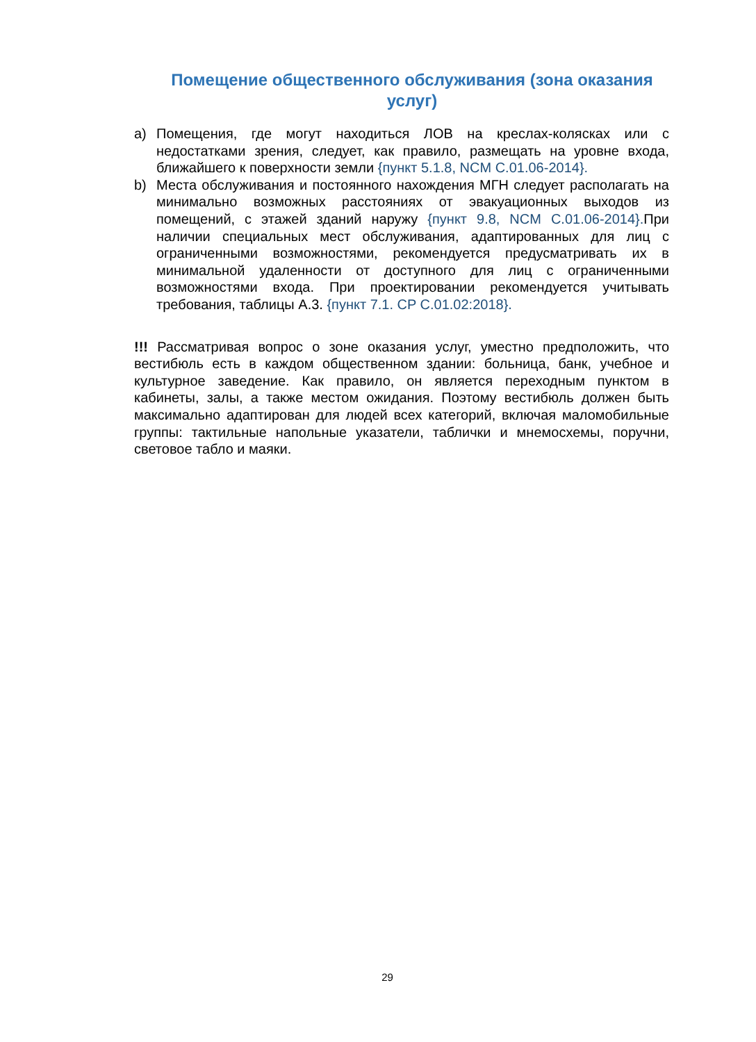Помещение общественного обслуживания (зона оказания услуг)
a) Помещения, где могут находиться ЛОВ на креслах-колясках или с недостатками зрения, следует, как правило, размещать на уровне входа, ближайшего к поверхности земли {пункт 5.1.8, NCM C.01.06-2014}.
b) Места обслуживания и постоянного нахождения МГН следует располагать на минимально возможных расстояниях от эвакуационных выходов из помещений, с этажей зданий наружу {пункт 9.8, NCM C.01.06-2014}. При наличии специальных мест обслуживания, адаптированных для лиц с ограниченными возможностями, рекомендуется предусматривать их в минимальной удаленности от доступного для лиц с ограниченными возможностями входа. При проектировании рекомендуется учитывать требования, таблицы А.3. {пункт 7.1. CP C.01.02:2018}.
!!! Рассматривая вопрос о зоне оказания услуг, уместно предположить, что вестибюль есть в каждом общественном здании: больница, банк, учебное и культурное заведение. Как правило, он является переходным пунктом в кабинеты, залы, а также местом ожидания. Поэтому вестибюль должен быть максимально адаптирован для людей всех категорий, включая маломобильные группы: тактильные напольные указатели, таблички и мнемосхемы, поручни, световое табло и маяки.
29